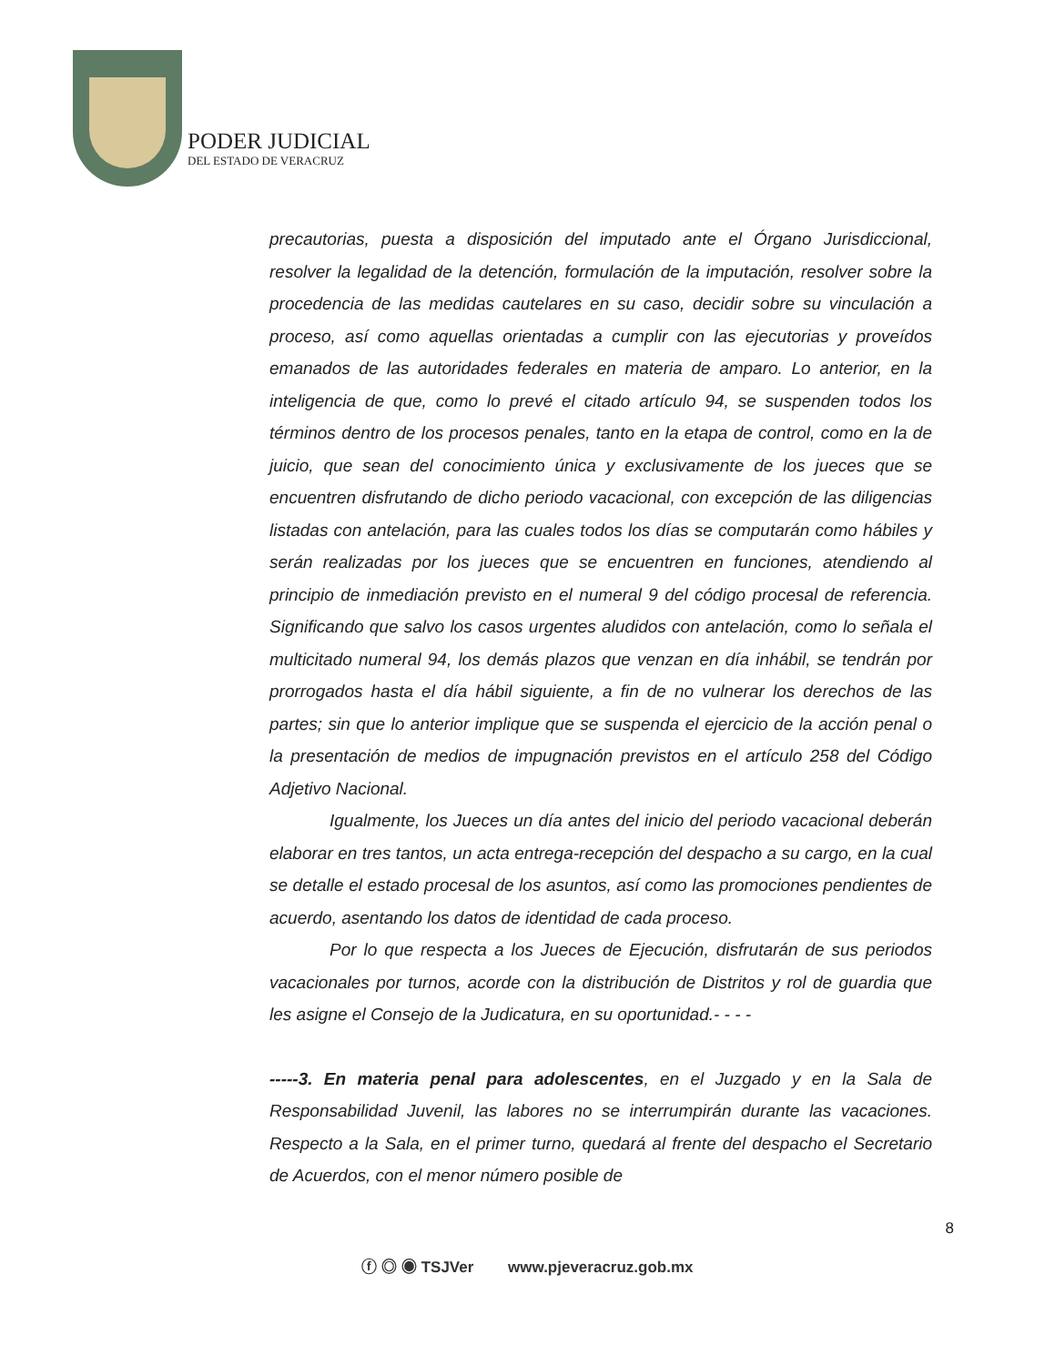PODER JUDICIAL
DEL ESTADO DE VERACRUZ
precautorias, puesta a disposición del imputado ante el Órgano Jurisdiccional, resolver la legalidad de la detención, formulación de la imputación, resolver sobre la procedencia de las medidas cautelares en su caso, decidir sobre su vinculación a proceso, así como aquellas orientadas a cumplir con las ejecutorias y proveídos emanados de las autoridades federales en materia de amparo. Lo anterior, en la inteligencia de que, como lo prevé el citado artículo 94, se suspenden todos los términos dentro de los procesos penales, tanto en la etapa de control, como en la de juicio, que sean del conocimiento única y exclusivamente de los jueces que se encuentren disfrutando de dicho periodo vacacional, con excepción de las diligencias listadas con antelación, para las cuales todos los días se computarán como hábiles y serán realizadas por los jueces que se encuentren en funciones, atendiendo al principio de inmediación previsto en el numeral 9 del código procesal de referencia. Significando que salvo los casos urgentes aludidos con antelación, como lo señala el multicitado numeral 94, los demás plazos que venzan en día inhábil, se tendrán por prorrogados hasta el día hábil siguiente, a fin de no vulnerar los derechos de las partes; sin que lo anterior implique que se suspenda el ejercicio de la acción penal o la presentación de medios de impugnación previstos en el artículo 258 del Código Adjetivo Nacional.
Igualmente, los Jueces un día antes del inicio del periodo vacacional deberán elaborar en tres tantos, un acta entrega-recepción del despacho a su cargo, en la cual se detalle el estado procesal de los asuntos, así como las promociones pendientes de acuerdo, asentando los datos de identidad de cada proceso.
Por lo que respecta a los Jueces de Ejecución, disfrutarán de sus periodos vacacionales por turnos, acorde con la distribución de Distritos y rol de guardia que les asigne el Consejo de la Judicatura, en su oportunidad.- - - -
-----3. En materia penal para adolescentes, en el Juzgado y en la Sala de Responsabilidad Juvenil, las labores no se interrumpirán durante las vacaciones. Respecto a la Sala, en el primer turno, quedará al frente del despacho el Secretario de Acuerdos, con el menor número posible de
8
ⓕ ◎ ◉ TSJVer www.pjeveracruz.gob.mx